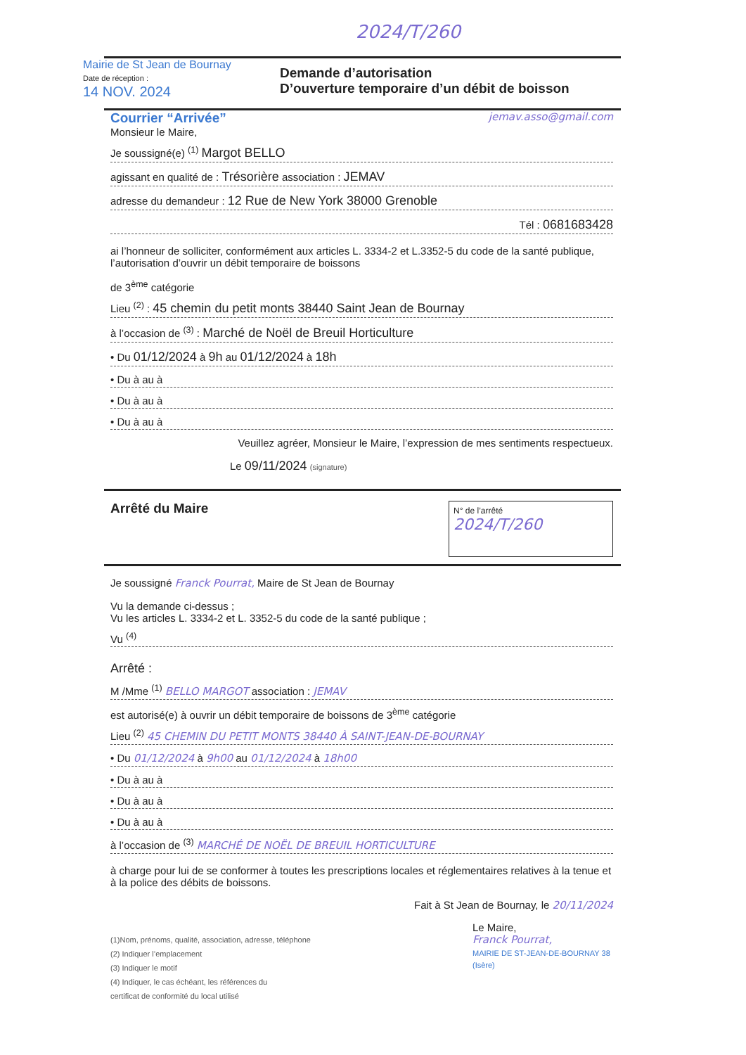2024/T/260
Mairie de St Jean de Bournay
Date de réception :
14 NOV. 2024
Demande d’autorisation
D’ouverture temporaire d’un débit de boisson
Courrier “Arrivée” jemav.asso@gmail.com
Monsieur le Maire,
Je soussigné(e) <sup>(1)</sup> Margot BELLO
agissant en qualité de : Trésorière association : JEMAV
adresse du demandeur : 12 Rue de New York 38000 Grenoble
Tél : 0681683428
ai l’honneur de solliciter, conformément aux articles L. 3334-2 et L.3352-5 du code de la santé publique, l’autorisation d’ouvrir un débit temporaire de boissons
de 3<sup>ème</sup> catégorie
Lieu <sup>(2)</sup> : 45 chemin du petit monts 38440 Saint Jean de Bournay
à l’occasion de <sup>(3)</sup> : Marché de Noël de Breuil Horticulture
• Du 01/12/2024 à 9h au 01/12/2024 à 18h
• Du à au à
• Du à au à
• Du à au à
Veuillez agréer, Monsieur le Maire, l’expression de mes sentiments respectueux.
Le 09/11/2024 (signature)
Arrêté du Maire
N° de l’arrêté
2024/T/260
Je soussigné Franck Pourrat, Maire de St Jean de Bournay
Vu la demande ci-dessus ;
Vu les articles L. 3334-2 et L. 3352-5 du code de la santé publique ;
Vu <sup>(4)</sup>
Arrêté :
M /Mme <sup>(1)</sup> BELLO MARGOT association : JEMAV
est autorisé(e) à ouvrir un débit temporaire de boissons de 3<sup>ème</sup> catégorie
Lieu <sup>(2)</sup> 45 CHEMIN DU PETIT MONTS 38440 À SAINT-JEAN-DE-BOURNAY
• Du 01/12/2024 à 9h00 au 01/12/2024 à 18h00
• Du à au à
• Du à au à
• Du à au à
à l’occasion de <sup>(3)</sup> MARCHÉ DE NOËL DE BREUIL HORTICULTURE
à charge pour lui de se conformer à toutes les prescriptions locales et réglementaires relatives à la tenue et à la police des débits de boissons.
Fait à St Jean de Bournay, le 20/11/2024
(1)Nom, prénoms, qualité, association, adresse, téléphone
(2) Indiquer l’emplacement
(3) Indiquer le motif
(4) Indiquer, le cas échéant, les références du
certificat de conformité du local utilisé
Le Maire,
Franck Pourrat,
MAIRIE DE ST-JEAN-DE-BOURNAY 38 (Isère)